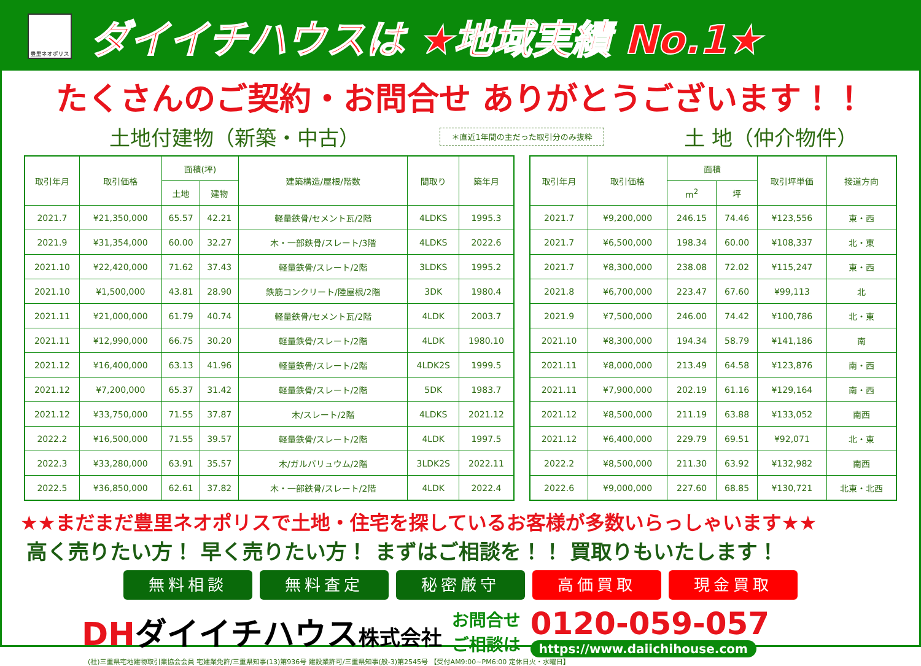豊里ネオポリス
ダイイチハウスは ★地域実績 No.1★
たくさんのご契約・お問合せ ありがとうございます！！
土地付建物（新築・中古） ＊直近1年間の主だった取引分のみ抜粋 土 地（仲介物件）
| 取引年月 | 取引価格 | 面積(坪) | | 建築構造/屋根/階数 | 間取り | 築年月 |
| --- | --- | --- | --- | --- | --- | --- |
| | | 土地 | 建物 | | | |
| 2021.7 | ¥21,350,000 | 65.57 | 42.21 | 軽量鉄骨/セメント瓦/2階 | 4LDKS | 1995.3 |
| 2021.9 | ¥31,354,000 | 60.00 | 32.27 | 木・一部鉄骨/スレート/3階 | 4LDKS | 2022.6 |
| 2021.10 | ¥22,420,000 | 71.62 | 37.43 | 軽量鉄骨/スレート/2階 | 3LDKS | 1995.2 |
| 2021.10 | ¥1,500,000 | 43.81 | 28.90 | 鉄筋コンクリート/陸屋根/2階 | 3DK | 1980.4 |
| 2021.11 | ¥21,000,000 | 61.79 | 40.74 | 軽量鉄骨/セメント瓦/2階 | 4LDK | 2003.7 |
| 2021.11 | ¥12,990,000 | 66.75 | 30.20 | 軽量鉄骨/スレート/2階 | 4LDK | 1980.10 |
| 2021.12 | ¥16,400,000 | 63.13 | 41.96 | 軽量鉄骨/スレート/2階 | 4LDK2S | 1999.5 |
| 2021.12 | ¥7,200,000 | 65.37 | 31.42 | 軽量鉄骨/スレート/2階 | 5DK | 1983.7 |
| 2021.12 | ¥33,750,000 | 71.55 | 37.87 | 木/スレート/2階 | 4LDKS | 2021.12 |
| 2022.2 | ¥16,500,000 | 71.55 | 39.57 | 軽量鉄骨/スレート/2階 | 4LDK | 1997.5 |
| 2022.3 | ¥33,280,000 | 63.91 | 35.57 | 木/ガルバリュウム/2階 | 3LDK2S | 2022.11 |
| 2022.5 | ¥36,850,000 | 62.61 | 37.82 | 木・一部鉄骨/スレート/2階 | 4LDK | 2022.4 |
| 取引年月 | 取引価格 | 面積 | | 取引坪単価 | 接道方向 |
| --- | --- | --- | --- | --- | --- |
| | | m<sup>2</sup> | 坪 | | |
| 2021.7 | ¥9,200,000 | 246.15 | 74.46 | ¥123,556 | 東・西 |
| 2021.7 | ¥6,500,000 | 198.34 | 60.00 | ¥108,337 | 北・東 |
| 2021.7 | ¥8,300,000 | 238.08 | 72.02 | ¥115,247 | 東・西 |
| 2021.8 | ¥6,700,000 | 223.47 | 67.60 | ¥99,113 | 北 |
| 2021.9 | ¥7,500,000 | 246.00 | 74.42 | ¥100,786 | 北・東 |
| 2021.10 | ¥8,300,000 | 194.34 | 58.79 | ¥141,186 | 南 |
| 2021.11 | ¥8,000,000 | 213.49 | 64.58 | ¥123,876 | 南・西 |
| 2021.11 | ¥7,900,000 | 202.19 | 61.16 | ¥129,164 | 南・西 |
| 2021.12 | ¥8,500,000 | 211.19 | 63.88 | ¥133,052 | 南西 |
| 2021.12 | ¥6,400,000 | 229.79 | 69.51 | ¥92,071 | 北・東 |
| 2022.2 | ¥8,500,000 | 211.30 | 63.92 | ¥132,982 | 南西 |
| 2022.6 | ¥9,000,000 | 227.60 | 68.85 | ¥130,721 | 北東・北西 |
★★まだまだ豊里ネオポリスで土地・住宅を探しているお客様が多数いらっしゃいます★★
高く売りたい方！ 早く売りたい方！ まずはご相談を！！ 買取りもいたします！
無料相談 無料査定 秘密厳守 高価買取 現金買取
DHダイイチハウス株式会社 お問合せ
ご相談は 0120-059-057
https://www.daiichihouse.com
(社)三重県宅地建物取引業協会会員 宅建業免許/三重県知事(13)第936号 建設業許可/三重県知事(般-3)第2545号 【受付AM9:00~PM6:00 定休日火・水曜日】